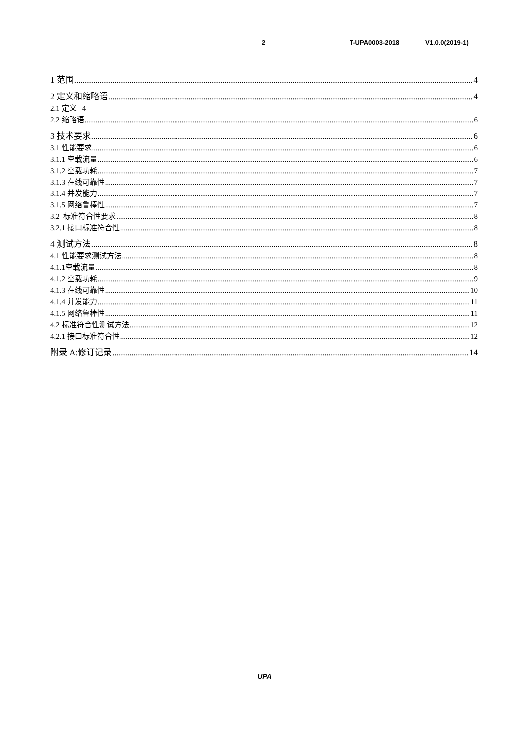2 T-UPA0003-2018 V1.0.0(2019-1)
1 范围 4
2 定义和缩略语 4
2.1 定义 4
2.2 缩略语 6
3 技术要求 6
3.1 性能要求 6
3.1.1 空载流量 6
3.1.2 空载功耗 7
3.1.3 在线可靠性 7
3.1.4 并发能力 7
3.1.5 网络鲁棒性 7
3.2 标准符合性要求 8
3.2.1 接口标准符合性 8
4 测试方法 8
4.1 性能要求测试方法 8
4.1.1空载流量 8
4.1.2 空载功耗 9
4.1.3 在线可靠性 10
4.1.4 并发能力 11
4.1.5 网络鲁棒性 11
4.2 标准符合性测试方法 12
4.2.1 接口标准符合性 12
附录 A:修订记录 14
UPA